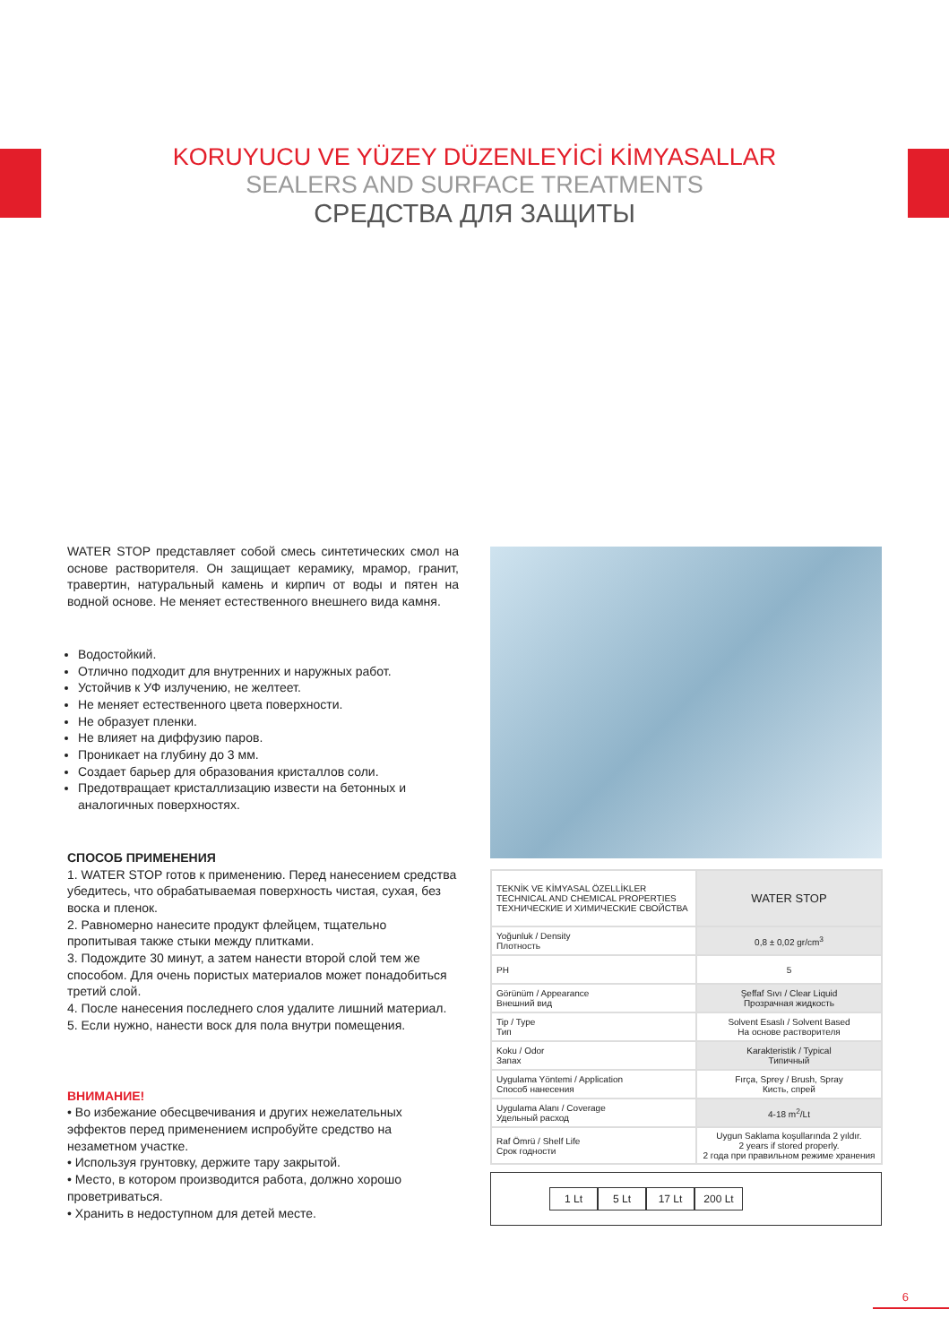KORUYUCU VE YÜZEY DÜZENLEYİCİ KİMYASALLAR
SEALERS AND SURFACE TREATMENTS
СРЕДСТВА ДЛЯ ЗАЩИТЫ
WATER STOP представляет собой смесь синтетических смол на основе растворителя. Он защищает керамику, мрамор, гранит, травертин, натуральный камень и кирпич от воды и пятен на водной основе. Не меняет естественного внешнего вида камня.
Водостойкий.
Отлично подходит для внутренних и наружных работ.
Устойчив к УФ излучению, не желтеет.
Не меняет естественного цвета поверхности.
Не образует пленки.
Не влияет на диффузию паров.
Проникает на глубину до 3 мм.
Создает барьер для образования кристаллов соли.
Предотвращает кристаллизацию извести на бетонных и аналогичных поверхностях.
СПОСОБ ПРИМЕНЕНИЯ
1. WATER STOP готов к применению. Перед нанесением средства убедитесь, что обрабатываемая поверхность чистая, сухая, без воска и пленок.
2. Равномерно нанесите продукт флейцем, тщательно пропитывая также стыки между плитками.
3. Подождите 30 минут, а затем нанести второй слой тем же способом. Для очень пористых материалов может понадобиться третий слой.
4. После нанесения последнего слоя удалите лишний материал.
5. Если нужно, нанести воск для пола внутри помещения.
ВНИМАНИЕ!
• Во избежание обесцвечивания и других нежелательных эффектов перед применением испробуйте средство на незаметном участке.
• Используя грунтовку, держите тару закрытой.
• Место, в котором производится работа, должно хорошо проветриваться.
• Хранить в недоступном для детей месте.
| TEKNİK VE KİMYASAL ÖZELLİKLER TECHNICAL AND CHEMICAL PROPERTIES ТЕХНИЧЕСКИЕ И ХИМИЧЕСКИЕ СВОЙСТВА | WATER STOP |
| Yoğunluk / Density Плотность | 0,8 ± 0,02 gr/cm<sup>3</sup> |
| PH | 5 |
| Görünüm / Appearance Внешний вид | Şeffaf Sıvı / Clear Liquid Прозрачная жидкость |
| Tip / Type Тип | Solvent Esaslı / Solvent Based На основе растворителя |
| Koku / Odor Запах | Karakteristik / Typical Типичный |
| Uygulama Yöntemi / Application Способ нанесения | Fırça, Sprey / Brush, Spray Кисть, спрей |
| Uygulama Alanı / Coverage Удельный расход | 4-18 m<sup>2</sup>/Lt |
| Raf Ömrü / Shelf Life Срок годности | Uygun Saklama koşullarında 2 yıldır. 2 years if stored properly. 2 года при правильном режиме хранения |
1 Lt 5 Lt 17 Lt 200 Lt
6